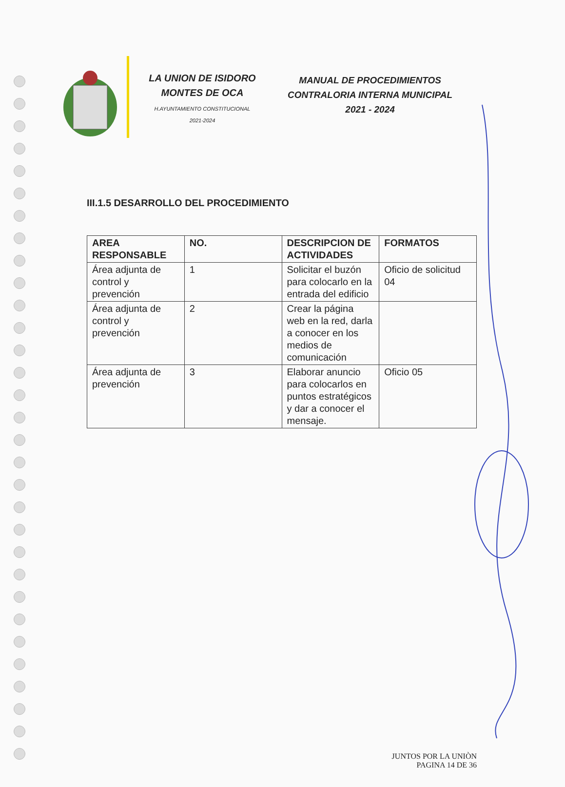LA UNION DE ISIDORO
MONTES DE OCA
H.AYUNTAMIENTO CONSTITUCIONAL
2021-2024
MANUAL DE PROCEDIMIENTOS
CONTRALORIA INTERNA MUNICIPAL
2021 - 2024
III.1.5 DESARROLLO DEL PROCEDIMIENTO
| AREA RESPONSABLE | NO. | DESCRIPCION DE ACTIVIDADES | FORMATOS |
| --- | --- | --- | --- |
| Área adjunta de control y prevención | 1 | Solicitar el buzón para colocarlo en la entrada del edificio | Oficio de solicitud 04 |
| Área adjunta de control y prevención | 2 | Crear la página web en la red, darla a conocer en los medios de comunicación | |
| Área adjunta de prevención | 3 | Elaborar anuncio para colocarlos en puntos estratégicos y dar a conocer el mensaje. | Oficio 05 |
JUNTOS POR LA UNIÒN
PAGINA 14 DE 36